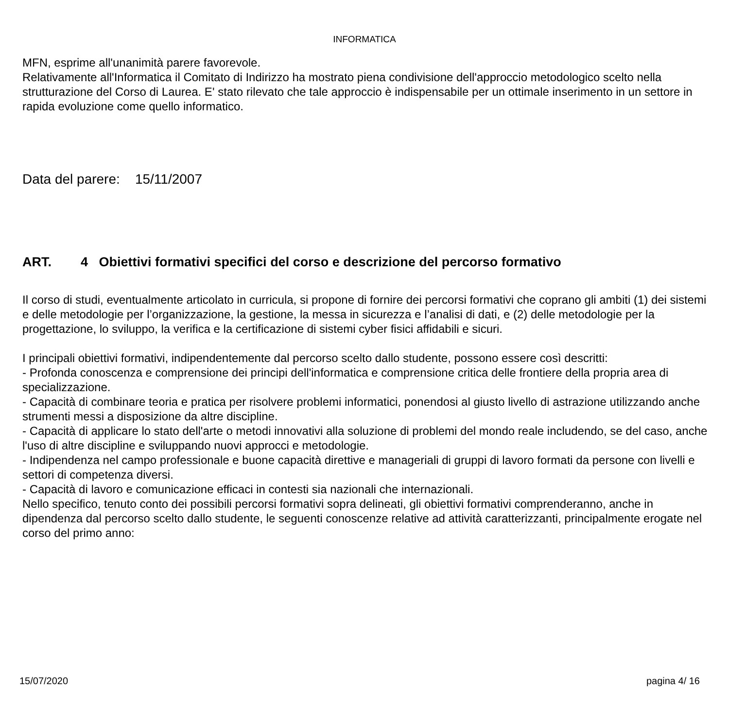INFORMATICA
MFN, esprime all'unanimità parere favorevole.
Relativamente all'Informatica il Comitato di Indirizzo ha mostrato piena condivisione dell'approccio metodologico scelto nella strutturazione del Corso di Laurea. E' stato rilevato che tale approccio è indispensabile per un ottimale inserimento in un settore in rapida evoluzione come quello informatico.
Data del parere: 15/11/2007
ART. 4 Obiettivi formativi specifici del corso e descrizione del percorso formativo
Il corso di studi, eventualmente articolato in curricula, si propone di fornire dei percorsi formativi che coprano gli ambiti (1) dei sistemi e delle metodologie per l’organizzazione, la gestione, la messa in sicurezza e l’analisi di dati, e (2) delle metodologie per la progettazione, lo sviluppo, la verifica e la certificazione di sistemi cyber fisici affidabili e sicuri.
I principali obiettivi formativi, indipendentemente dal percorso scelto dallo studente, possono essere così descritti:
- Profonda conoscenza e comprensione dei principi dell'informatica e comprensione critica delle frontiere della propria area di specializzazione.
- Capacità di combinare teoria e pratica per risolvere problemi informatici, ponendosi al giusto livello di astrazione utilizzando anche strumenti messi a disposizione da altre discipline.
- Capacità di applicare lo stato dell'arte o metodi innovativi alla soluzione di problemi del mondo reale includendo, se del caso, anche l'uso di altre discipline e sviluppando nuovi approcci e metodologie.
- Indipendenza nel campo professionale e buone capacità direttive e manageriali di gruppi di lavoro formati da persone con livelli e settori di competenza diversi.
- Capacità di lavoro e comunicazione efficaci in contesti sia nazionali che internazionali.
Nello specifico, tenuto conto dei possibili percorsi formativi sopra delineati, gli obiettivi formativi comprenderanno, anche in dipendenza dal percorso scelto dallo studente, le seguenti conoscenze relative ad attività caratterizzanti, principalmente erogate nel corso del primo anno:
15/07/2020 pagina 4/ 16